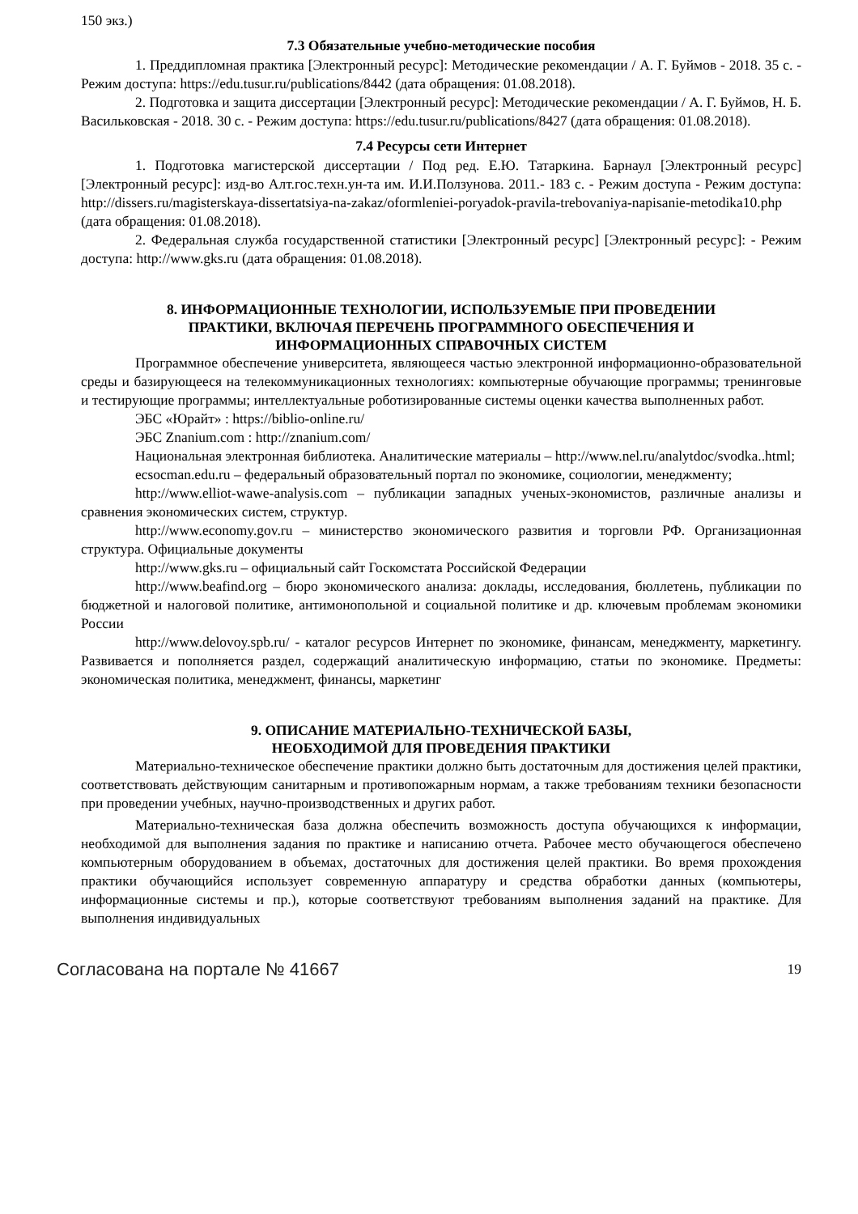150 экз.)
7.3 Обязательные учебно-методические пособия
1. Преддипломная практика [Электронный ресурс]: Методические рекомендации / А. Г. Буймов - 2018. 35 с. - Режим доступа: https://edu.tusur.ru/publications/8442 (дата обращения: 01.08.2018).
2. Подготовка и защита диссертации [Электронный ресурс]: Методические рекомендации / А. Г. Буймов, Н. Б. Васильковская - 2018. 30 с. - Режим доступа: https://edu.tusur.ru/publications/8427 (дата обращения: 01.08.2018).
7.4 Ресурсы сети Интернет
1. Подготовка магистерской диссертации / Под ред. Е.Ю. Татаркина. Барнаул [Электронный ресурс] [Электронный ресурс]: изд-во Алт.гос.техн.ун-та им. И.И.Ползунова. 2011.- 183 с. - Режим доступа - Режим доступа: http://dissers.ru/magisterskaya-dissertatsiya-na-zakaz/oformleniei-poryadok-pravila-trebovaniya-napisanie-metodika10.php (дата обращения: 01.08.2018).
2. Федеральная служба государственной статистики [Электронный ресурс] [Электронный ресурс]: - Режим доступа: http://www.gks.ru (дата обращения: 01.08.2018).
8. ИНФОРМАЦИОННЫЕ ТЕХНОЛОГИИ, ИСПОЛЬЗУЕМЫЕ ПРИ ПРОВЕДЕНИИ
ПРАКТИКИ, ВКЛЮЧАЯ ПЕРЕЧЕНЬ ПРОГРАММНОГО ОБЕСПЕЧЕНИЯ И
ИНФОРМАЦИОННЫХ СПРАВОЧНЫХ СИСТЕМ
Программное обеспечение университета, являющееся частью электронной информационно-образовательной среды и базирующееся на телекоммуникационных технологиях: компьютерные обучающие программы; тренинговые и тестирующие программы; интеллектуальные роботизированные системы оценки качества выполненных работ.
ЭБС «Юрайт» : https://biblio-online.ru/
ЭБС Znanium.com : http://znanium.com/
Национальная электронная библиотека. Аналитические материалы – http://www.nel.ru/analytdoc/svodka..html;
ecsocman.edu.ru – федеральный образовательный портал по экономике, социологии, менеджменту;
http://www.elliot-wawe-analysis.com – публикации западных ученых-экономистов, различные анализы и сравнения экономических систем, структур.
http://www.economy.gov.ru – министерство экономического развития и торговли РФ. Организационная структура. Официальные документы
http://www.gks.ru – официальный сайт Госкомстата Российской Федерации
http://www.beafind.org – бюро экономического анализа: доклады, исследования, бюллетень, публикации по бюджетной и налоговой политике, антимонопольной и социальной политике и др. ключевым проблемам экономики России
http://www.delovoy.spb.ru/ - каталог ресурсов Интернет по экономике, финансам, менеджменту, маркетингу. Развивается и пополняется раздел, содержащий аналитическую информацию, статьи по экономике. Предметы: экономическая политика, менеджмент, финансы, маркетинг
9. ОПИСАНИЕ МАТЕРИАЛЬНО-ТЕХНИЧЕСКОЙ БАЗЫ,
НЕОБХОДИМОЙ ДЛЯ ПРОВЕДЕНИЯ ПРАКТИКИ
Материально-техническое обеспечение практики должно быть достаточным для достижения целей практики, соответствовать действующим санитарным и противопожарным нормам, а также требованиям техники безопасности при проведении учебных, научно-производственных и других работ.
Материально-техническая база должна обеспечить возможность доступа обучающихся к информации, необходимой для выполнения задания по практике и написанию отчета. Рабочее место обучающегося обеспечено компьютерным оборудованием в объемах, достаточных для достижения целей практики. Во время прохождения практики обучающийся использует современную аппаратуру и средства обработки данных (компьютеры, информационные системы и пр.), которые соответствуют требованиям выполнения заданий на практике. Для выполнения индивидуальных
Согласована на портале № 41667 19